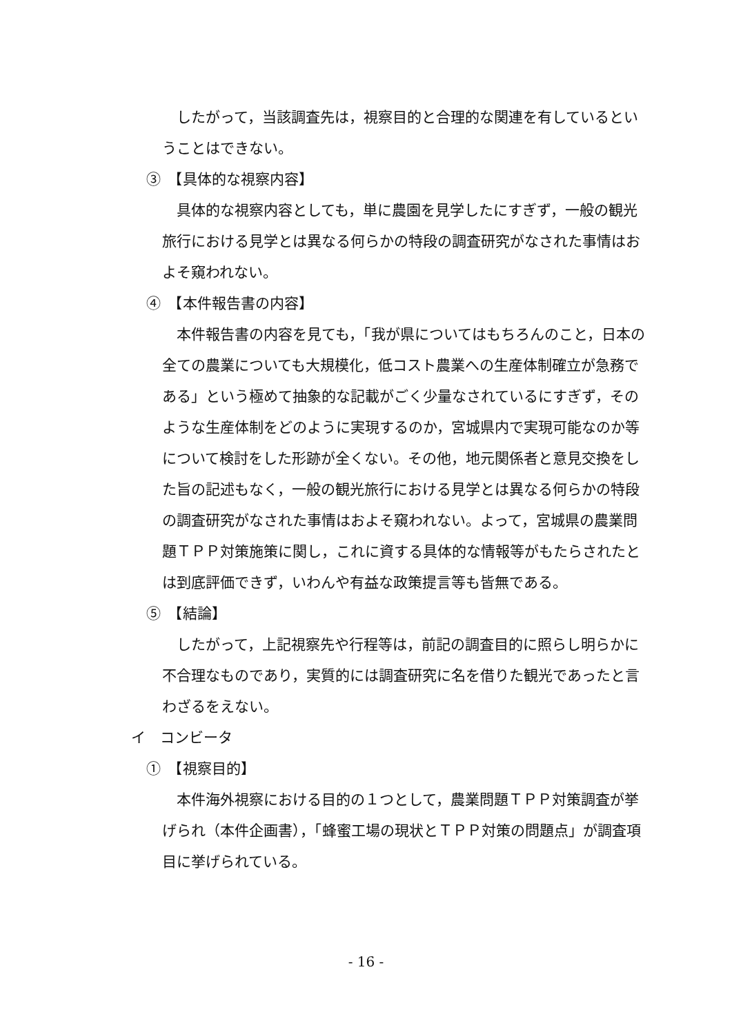したがって，当該調査先は，視察目的と合理的な関連を有しているということはできない。
③　【具体的な視察内容】
具体的な視察内容としても，単に農園を見学したにすぎず，一般の観光旅行における見学とは異なる何らかの特段の調査研究がなされた事情はおよそ窺われない。
④　【本件報告書の内容】
本件報告書の内容を見ても，「我が県についてはもちろんのこと，日本の全ての農業についても大規模化，低コスト農業への生産体制確立が急務である」という極めて抽象的な記載がごく少量なされているにすぎず，そのような生産体制をどのように実現するのか，宮城県内で実現可能なのか等について検討をした形跡が全くない。その他，地元関係者と意見交換をした旨の記述もなく，一般の観光旅行における見学とは異なる何らかの特段の調査研究がなされた事情はおよそ窺われない。よって，宮城県の農業問題ＴＰＰ対策施策に関し，これに資する具体的な情報等がもたらされたとは到底評価できず，いわんや有益な政策提言等も皆無である。
⑤　【結論】
したがって，上記視察先や行程等は，前記の調査目的に照らし明らかに不合理なものであり，実質的には調査研究に名を借りた観光であったと言わざるをえない。
イ　コンビータ
①　【視察目的】
本件海外視察における目的の１つとして，農業問題ＴＰＰ対策調査が挙げられ（本件企画書），「蜂蜜工場の現状とＴＰＰ対策の問題点」が調査項目に挙げられている。
- 16 -